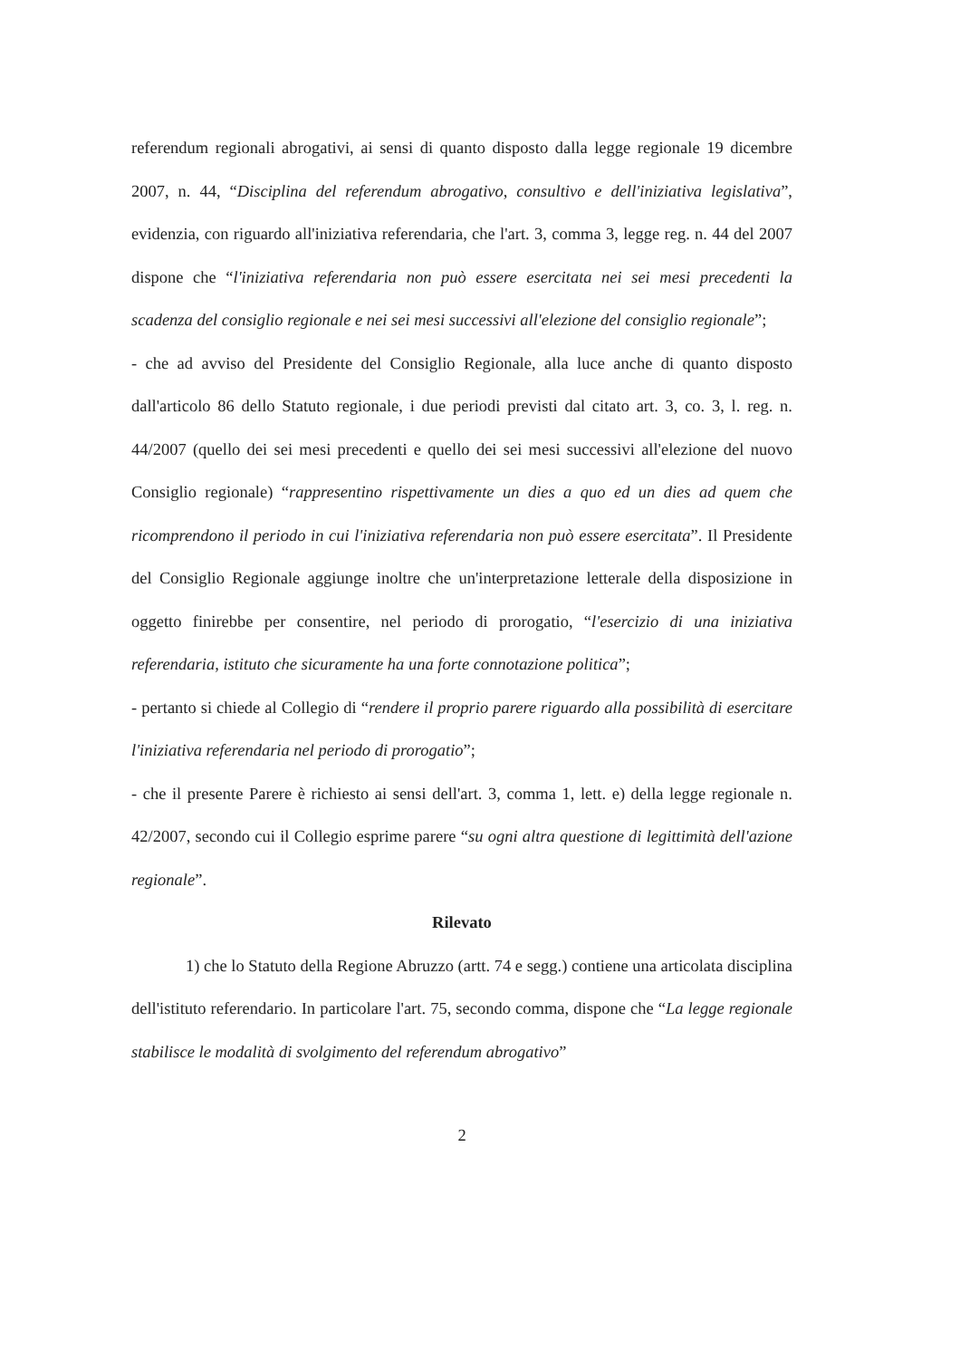referendum regionali abrogativi, ai sensi di quanto disposto dalla legge regionale 19 dicembre 2007, n. 44, “Disciplina del referendum abrogativo, consultivo e dell'iniziativa legislativa”, evidenzia, con riguardo all'iniziativa referendaria, che l'art. 3, comma 3, legge reg. n. 44 del 2007 dispone che “l'iniziativa referendaria non può essere esercitata nei sei mesi precedenti la scadenza del consiglio regionale e nei sei mesi successivi all'elezione del consiglio regionale”;
- che ad avviso del Presidente del Consiglio Regionale, alla luce anche di quanto disposto dall'articolo 86 dello Statuto regionale, i due periodi previsti dal citato art. 3, co. 3, l. reg. n. 44/2007 (quello dei sei mesi precedenti e quello dei sei mesi successivi all'elezione del nuovo Consiglio regionale) “rappresentino rispettivamente un dies a quo ed un dies ad quem che ricomprendono il periodo in cui l'iniziativa referendaria non può essere esercitata”. Il Presidente del Consiglio Regionale aggiunge inoltre che un'interpretazione letterale della disposizione in oggetto finirebbe per consentire, nel periodo di prorogatio, “l'esercizio di una iniziativa referendaria, istituto che sicuramente ha una forte connotazione politica”;
- pertanto si chiede al Collegio di “rendere il proprio parere riguardo alla possibilità di esercitare l'iniziativa referendaria nel periodo di prorogatio”;
- che il presente Parere è richiesto ai sensi dell'art. 3, comma 1, lett. e) della legge regionale n. 42/2007, secondo cui il Collegio esprime parere “su ogni altra questione di legittimità dell'azione regionale”.
Rilevato
1) che lo Statuto della Regione Abruzzo (artt. 74 e segg.) contiene una articolata disciplina dell'istituto referendario. In particolare l'art. 75, secondo comma, dispone che “La legge regionale stabilisce le modalità di svolgimento del referendum abrogativo”
2